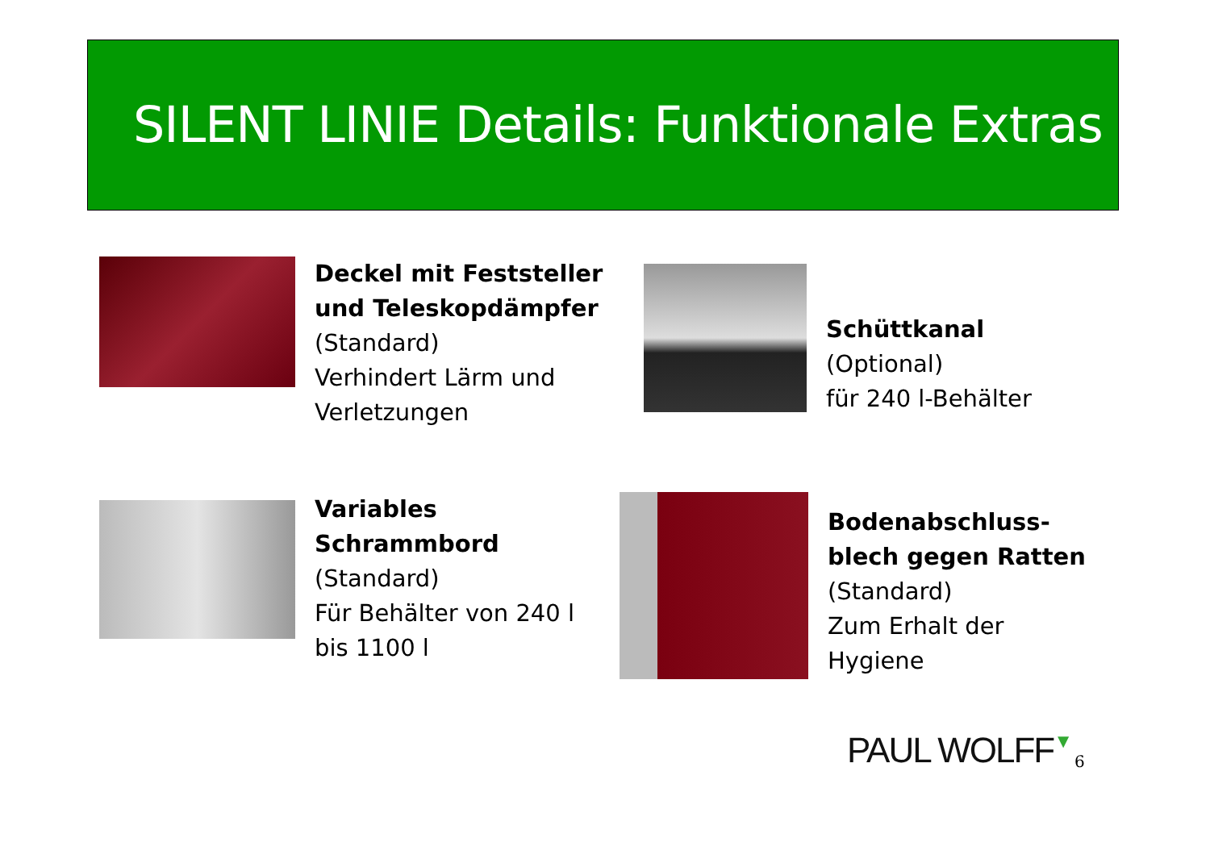SILENT LINIE Details: Funktionale Extras
Deckel mit Feststeller
und Teleskopdämpfer
(Standard)
Verhindert Lärm und
Verletzungen
Schüttkanal
(Optional)
für 240 l-Behälter
Variables
Schrammbord
(Standard)
Für Behälter von 240 l
bis 1100 l
Bodenabschluss-
blech gegen Ratten
(Standard)
Zum Erhalt der
Hygiene
PAUL WOLFF▼ 6